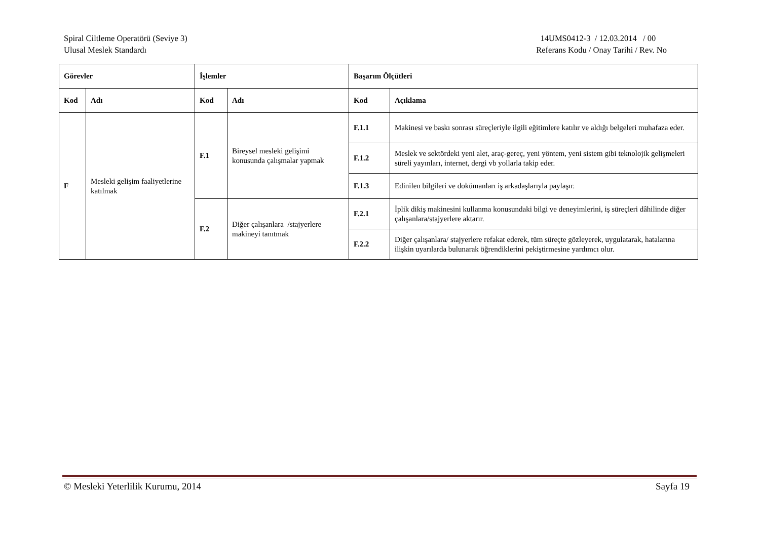Spiral Ciltleme Operatörü (Seviye 3)
Ulusal Meslek Standardı
14UMS0412-3 / 12.03.2014 / 00
Referans Kodu / Onay Tarihi / Rev. No
| Görevler | | İşlemler | | Başarım Ölçütleri | |
| --- | --- | --- | --- | --- | --- |
| Kod | Adı | Kod | Adı | Kod | Açıklama |
| F | Mesleki gelişim faaliyetlerine katılmak | F.1 | Bireysel mesleki gelişimi konusunda çalışmalar yapmak | F.1.1 | Makinesi ve baskı sonrası süreçleriyle ilgili eğitimlere katılır ve aldığı belgeleri muhafaza eder. |
| | | | | F.1.2 | Meslek ve sektördeki yeni alet, araç-gereç, yeni yöntem, yeni sistem gibi teknolojik gelişmeleri süreli yayınları, internet, dergi vb yollarla takip eder. |
| | | | | F.1.3 | Edinilen bilgileri ve dokümanları iş arkadaşlarıyla paylaşır. |
| | | F.2 | Diğer çalışanlara /stajyerlere makineyi tanıtmak | F.2.1 | İplik dikiş makinesini kullanma konusundaki bilgi ve deneyimlerini, iş süreçleri dâhilinde diğer çalışanlara/stajyerlere aktarır. |
| | | | | F.2.2 | Diğer çalışanlara/ stajyerlere refakat ederek, tüm süreçte gözleyerek, uygulatarak, hatalarına ilişkin uyarılarda bulunarak öğrendiklerini pekiştirmesine yardımcı olur. |
© Mesleki Yeterlilik Kurumu, 2014
Sayfa 19